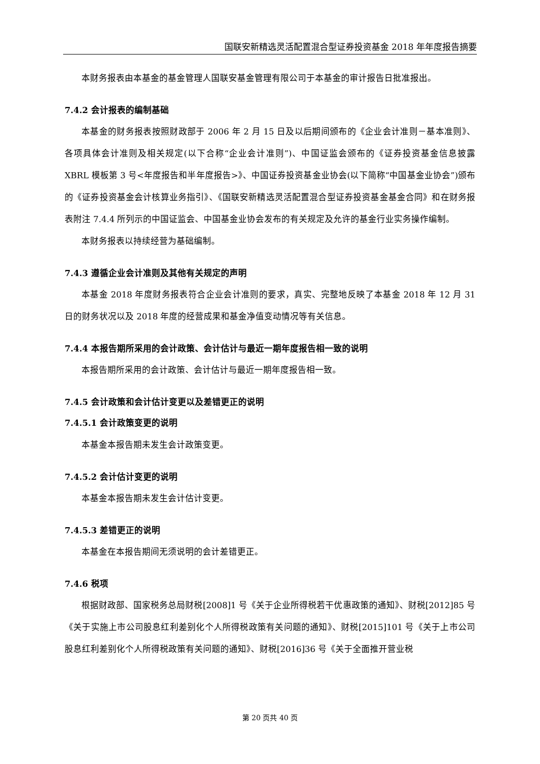国联安新精选灵活配置混合型证券投资基金 2018 年年度报告摘要
本财务报表由本基金的基金管理人国联安基金管理有限公司于本基金的审计报告日批准报出。
7.4.2 会计报表的编制基础
本基金的财务报表按照财政部于 2006 年 2 月 15 日及以后期间颁布的《企业会计准则－基本准则》、各项具体会计准则及相关规定(以下合称“企业会计准则”)、中国证监会颁布的《证券投资基金信息披露 XBRL 模板第 3 号<年度报告和半年度报告>》、中国证券投资基金业协会(以下简称“中国基金业协会”)颁布的《证券投资基金会计核算业务指引》、《国联安新精选灵活配置混合型证券投资基金基金合同》和在财务报表附注 7.4.4 所列示的中国证监会、中国基金业协会发布的有关规定及允许的基金行业实务操作编制。
本财务报表以持续经营为基础编制。
7.4.3 遵循企业会计准则及其他有关规定的声明
本基金 2018 年度财务报表符合企业会计准则的要求，真实、完整地反映了本基金 2018 年 12 月 31 日的财务状况以及 2018 年度的经营成果和基金净值变动情况等有关信息。
7.4.4 本报告期所采用的会计政策、会计估计与最近一期年度报告相一致的说明
本报告期所采用的会计政策、会计估计与最近一期年度报告相一致。
7.4.5 会计政策和会计估计变更以及差错更正的说明
7.4.5.1 会计政策变更的说明
本基金本报告期未发生会计政策变更。
7.4.5.2 会计估计变更的说明
本基金本报告期未发生会计估计变更。
7.4.5.3 差错更正的说明
本基金在本报告期间无须说明的会计差错更正。
7.4.6 税项
根据财政部、国家税务总局财税[2008]1 号《关于企业所得税若干优惠政策的通知》、财税[2012]85 号《关于实施上市公司股息红利差别化个人所得税政策有关问题的通知》、财税[2015]101 号《关于上市公司股息红利差别化个人所得税政策有关问题的通知》、财税[2016]36 号《关于全面推开营业税
第 20 页共 40 页